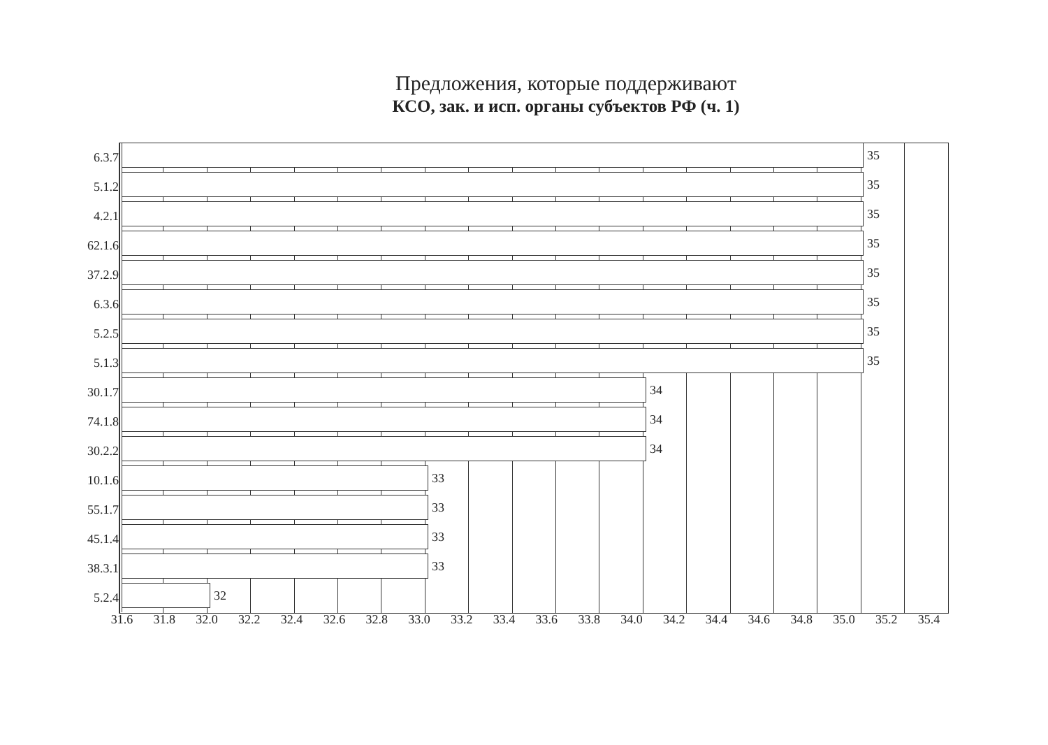Предложения, которые поддерживают
КСО, зак. и исп. органы субъектов РФ (ч. 1)
6.3.7
35
5.1.2
35
4.2.1
35
62.1.6
35
37.2.9
35
6.3.6
35
5.2.5
35
5.1.3
35
30.1.7
34
74.1.8
34
30.2.2
34
10.1.6
33
55.1.7
33
45.1.4
33
38.3.1
33
5.2.4
32
31.6 31.8 32.0 32.2 32.4 32.6 32.8 33.0 33.2 33.4 33.6 33.8 34.0 34.2 34.4 34.6 34.8 35.0 35.2 35.4